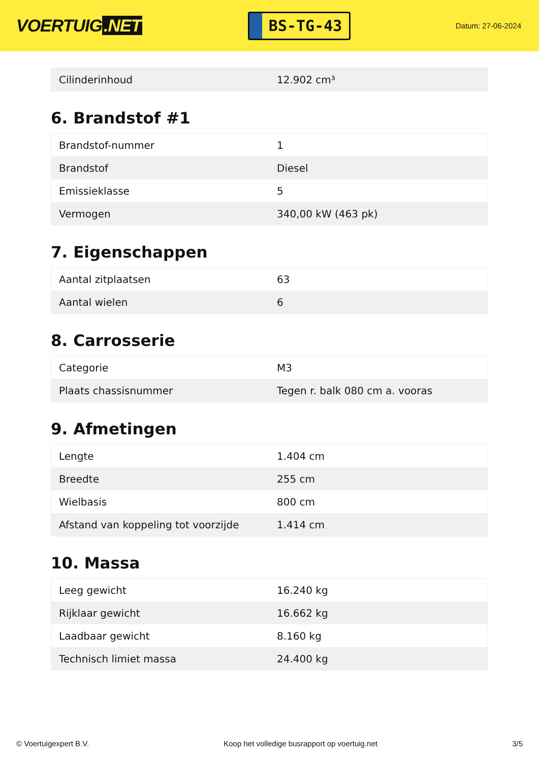VOERTUIG.NET
BS-TG-43
Datum: 27-06-2024
| Cilinderinhoud | 12.902 cm³ |
6. Brandstof #1
| Brandstof-nummer | 1 |
| Brandstof | Diesel |
| Emissieklasse | 5 |
| Vermogen | 340,00 kW (463 pk) |
7. Eigenschappen
| Aantal zitplaatsen | 63 |
| Aantal wielen | 6 |
8. Carrosserie
| Categorie | M3 |
| Plaats chassisnummer | Tegen r. balk 080 cm a. vooras |
9. Afmetingen
| Lengte | 1.404 cm |
| Breedte | 255 cm |
| Wielbasis | 800 cm |
| Afstand van koppeling tot voorzijde | 1.414 cm |
10. Massa
| Leeg gewicht | 16.240 kg |
| Rijklaar gewicht | 16.662 kg |
| Laadbaar gewicht | 8.160 kg |
| Technisch limiet massa | 24.400 kg |
© Voertuigexpert B.V. Koop het volledige busrapport op voertuig.net 3/5